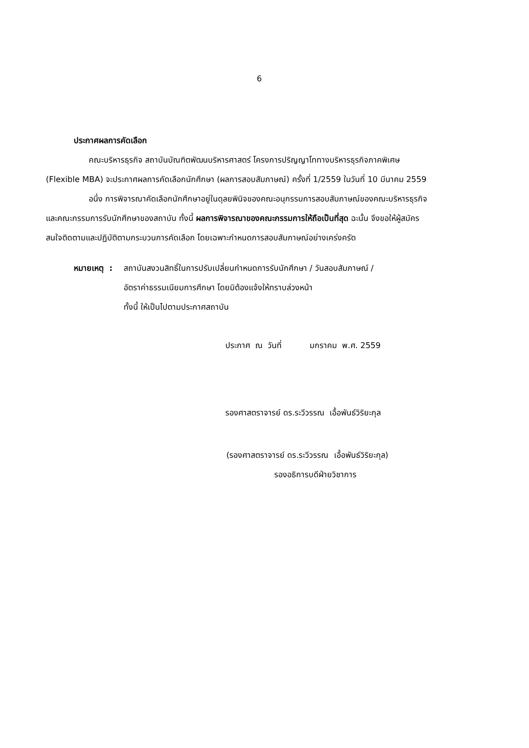6
ประกาศผลการคัดเลือก
คณะบริหารธุรกิจ สถาบันบัณฑิตพัฒนบริหารศาสตร์ โครงการปริญญาโททางบริหารธุรกิจภาคพิเศษ (Flexible MBA) จะประกาศผลการคัดเลือกนักศึกษา (ผลการสอบสัมภาษณ์) ครั้งที่ 1/2559 ในวันที่ 10 มีนาคม 2559
อนึ่ง การพิจารณาคัดเลือกนักศึกษาอยู่ในดุลยพินิจของคณะอนุกรรมการสอบสัมภาษณ์ของคณะบริหารธุรกิจและคณะกรรมการรับนักศึกษาของสถาบัน ทั้งนี้ ผลการพิจารณาของคณะกรรมการให้ถือเป็นที่สุด ฉะนั้น จึงขอให้ผู้สมัครสนใจติดตามและปฏิบัติตามกระบวนการคัดเลือก โดยเฉพาะกำหนดการสอบสัมภาษณ์อย่างเคร่งครัด
หมายเหตุ :
สถาบันสงวนสิทธิ์ในการปรับเปลี่ยนกำหนดการรับนักศึกษา / วันสอบสัมภาษณ์ /
อัตราค่าธรรมเนียมการศึกษา โดยมิต้องแจ้งให้ทราบล่วงหน้า
ทั้งนี้ ให้เป็นไปตามประกาศสถาบัน
ประกาศ ณ วันที่ มกราคม พ.ศ. 2559
รองศาสตราจารย์ ดร.ระวีวรรณ เอื้อพันธ์วิริยะกุล
(รองศาสตราจารย์ ดร.ระวีวรรณ เอื้อพันธ์วิริยะกุล)
รองอธิการบดีฝ่ายวิชาการ